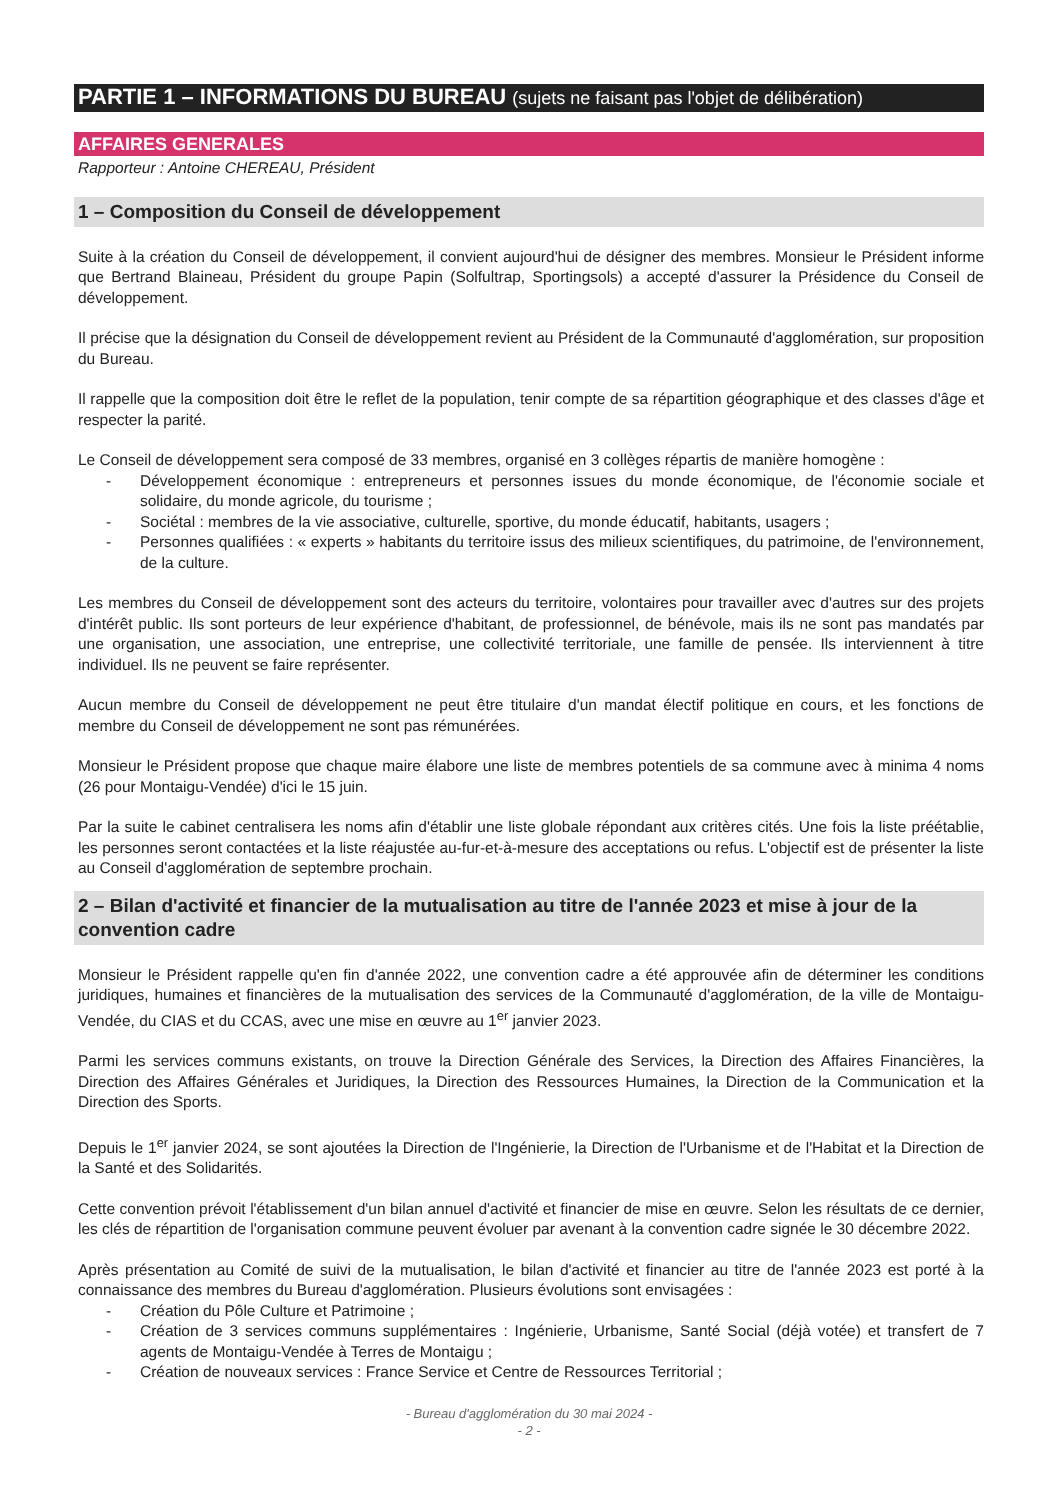PARTIE 1 – INFORMATIONS DU BUREAU (sujets ne faisant pas l'objet de délibération)
AFFAIRES GENERALES
Rapporteur : Antoine CHEREAU, Président
1 – Composition du Conseil de développement
Suite à la création du Conseil de développement, il convient aujourd'hui de désigner des membres. Monsieur le Président informe que Bertrand Blaineau, Président du groupe Papin (Solfultrap, Sportingsols) a accepté d'assurer la Présidence du Conseil de développement.
Il précise que la désignation du Conseil de développement revient au Président de la Communauté d'agglomération, sur proposition du Bureau.
Il rappelle que la composition doit être le reflet de la population, tenir compte de sa répartition géographique et des classes d'âge et respecter la parité.
Le Conseil de développement sera composé de 33 membres, organisé en 3 collèges répartis de manière homogène :
- Développement économique : entrepreneurs et personnes issues du monde économique, de l'économie sociale et solidaire, du monde agricole, du tourisme ;
- Sociétal : membres de la vie associative, culturelle, sportive, du monde éducatif, habitants, usagers ;
- Personnes qualifiées : « experts » habitants du territoire issus des milieux scientifiques, du patrimoine, de l'environnement, de la culture.
Les membres du Conseil de développement sont des acteurs du territoire, volontaires pour travailler avec d'autres sur des projets d'intérêt public. Ils sont porteurs de leur expérience d'habitant, de professionnel, de bénévole, mais ils ne sont pas mandatés par une organisation, une association, une entreprise, une collectivité territoriale, une famille de pensée. Ils interviennent à titre individuel. Ils ne peuvent se faire représenter.
Aucun membre du Conseil de développement ne peut être titulaire d'un mandat électif politique en cours, et les fonctions de membre du Conseil de développement ne sont pas rémunérées.
Monsieur le Président propose que chaque maire élabore une liste de membres potentiels de sa commune avec à minima 4 noms (26 pour Montaigu-Vendée) d'ici le 15 juin.
Par la suite le cabinet centralisera les noms afin d'établir une liste globale répondant aux critères cités. Une fois la liste préétablie, les personnes seront contactées et la liste réajustée au-fur-et-à-mesure des acceptations ou refus. L'objectif est de présenter la liste au Conseil d'agglomération de septembre prochain.
2 – Bilan d'activité et financier de la mutualisation au titre de l'année 2023 et mise à jour de la convention cadre
Monsieur le Président rappelle qu'en fin d'année 2022, une convention cadre a été approuvée afin de déterminer les conditions juridiques, humaines et financières de la mutualisation des services de la Communauté d'agglomération, de la ville de Montaigu-Vendée, du CIAS et du CCAS, avec une mise en œuvre au 1<sup>er</sup> janvier 2023.
Parmi les services communs existants, on trouve la Direction Générale des Services, la Direction des Affaires Financières, la Direction des Affaires Générales et Juridiques, la Direction des Ressources Humaines, la Direction de la Communication et la Direction des Sports.
Depuis le 1<sup>er</sup> janvier 2024, se sont ajoutées la Direction de l'Ingénierie, la Direction de l'Urbanisme et de l'Habitat et la Direction de la Santé et des Solidarités.
Cette convention prévoit l'établissement d'un bilan annuel d'activité et financier de mise en œuvre. Selon les résultats de ce dernier, les clés de répartition de l'organisation commune peuvent évoluer par avenant à la convention cadre signée le 30 décembre 2022.
Après présentation au Comité de suivi de la mutualisation, le bilan d'activité et financier au titre de l'année 2023 est porté à la connaissance des membres du Bureau d'agglomération. Plusieurs évolutions sont envisagées :
- Création du Pôle Culture et Patrimoine ;
- Création de 3 services communs supplémentaires : Ingénierie, Urbanisme, Santé Social (déjà votée) et transfert de 7 agents de Montaigu-Vendée à Terres de Montaigu ;
- Création de nouveaux services : France Service et Centre de Ressources Territorial ;
- Bureau d'agglomération du 30 mai 2024 -
- 2 -